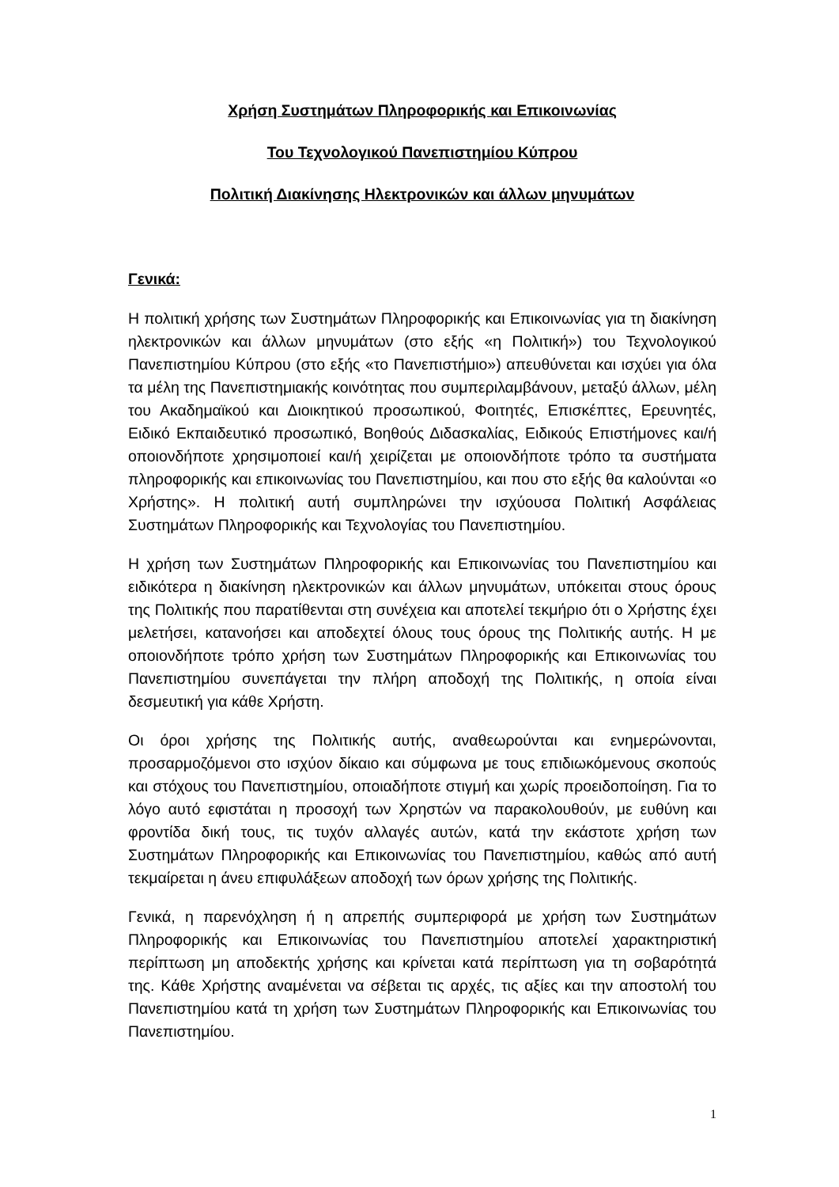Χρήση Συστημάτων Πληροφορικής και Επικοινωνίας
Του Τεχνολογικού Πανεπιστημίου Κύπρου
Πολιτική Διακίνησης Ηλεκτρονικών και άλλων μηνυμάτων
Γενικά:
Η πολιτική χρήσης των Συστημάτων Πληροφορικής και Επικοινωνίας για τη διακίνηση ηλεκτρονικών και άλλων μηνυμάτων (στο εξής «η Πολιτική») του Τεχνολογικού Πανεπιστημίου Κύπρου (στο εξής «το Πανεπιστήμιο») απευθύνεται και ισχύει για όλα τα μέλη της Πανεπιστημιακής κοινότητας που συμπεριλαμβάνουν, μεταξύ άλλων, μέλη του Ακαδημαϊκού και Διοικητικού προσωπικού, Φοιτητές, Επισκέπτες, Ερευνητές, Ειδικό Εκπαιδευτικό προσωπικό, Βοηθούς Διδασκαλίας, Ειδικούς Επιστήμονες και/ή οποιονδήποτε χρησιμοποιεί και/ή χειρίζεται με οποιονδήποτε τρόπο τα συστήματα πληροφορικής και επικοινωνίας του Πανεπιστημίου, και που στο εξής θα καλούνται «ο Χρήστης». Η πολιτική αυτή συμπληρώνει την ισχύουσα Πολιτική Ασφάλειας Συστημάτων Πληροφορικής και Τεχνολογίας του Πανεπιστημίου.
Η χρήση των Συστημάτων Πληροφορικής και Επικοινωνίας του Πανεπιστημίου και ειδικότερα η διακίνηση ηλεκτρονικών και άλλων μηνυμάτων, υπόκειται στους όρους της Πολιτικής που παρατίθενται στη συνέχεια και αποτελεί τεκμήριο ότι ο Χρήστης έχει μελετήσει, κατανοήσει και αποδεχτεί όλους τους όρους της Πολιτικής αυτής. Η με οποιονδήποτε τρόπο χρήση των Συστημάτων Πληροφορικής και Επικοινωνίας του Πανεπιστημίου συνεπάγεται την πλήρη αποδοχή της Πολιτικής, η οποία είναι δεσμευτική για κάθε Χρήστη.
Οι όροι χρήσης της Πολιτικής αυτής, αναθεωρούνται και ενημερώνονται, προσαρμοζόμενοι στο ισχύον δίκαιο και σύμφωνα με τους επιδιωκόμενους σκοπούς και στόχους του Πανεπιστημίου, οποιαδήποτε στιγμή και χωρίς προειδοποίηση. Για το λόγο αυτό εφιστάται η προσοχή των Χρηστών να παρακολουθούν, με ευθύνη και φροντίδα δική τους, τις τυχόν αλλαγές αυτών, κατά την εκάστοτε χρήση των Συστημάτων Πληροφορικής και Επικοινωνίας του Πανεπιστημίου, καθώς από αυτή τεκμαίρεται η άνευ επιφυλάξεων αποδοχή των όρων χρήσης της Πολιτικής.
Γενικά, η παρενόχληση ή η απρεπής συμπεριφορά με χρήση των Συστημάτων Πληροφορικής και Επικοινωνίας του Πανεπιστημίου αποτελεί χαρακτηριστική περίπτωση μη αποδεκτής χρήσης και κρίνεται κατά περίπτωση για τη σοβαρότητά της. Κάθε Χρήστης αναμένεται να σέβεται τις αρχές, τις αξίες και την αποστολή του Πανεπιστημίου κατά τη χρήση των Συστημάτων Πληροφορικής και Επικοινωνίας του Πανεπιστημίου.
1